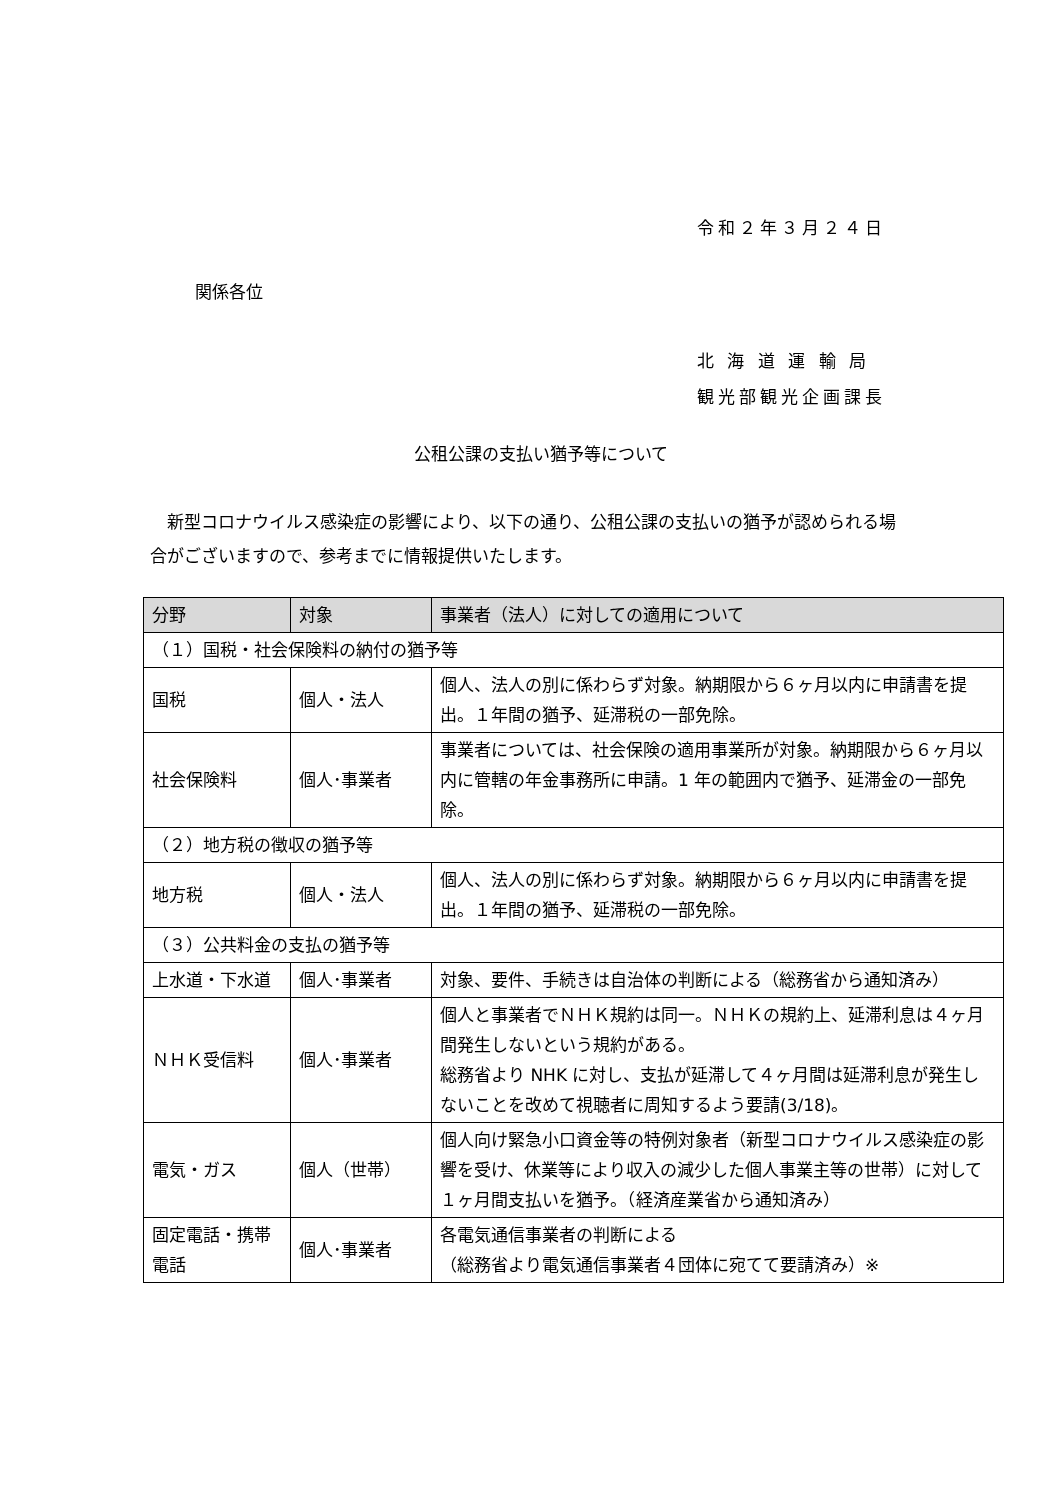令和２年３月２４日
関係各位
北 海 道 運 輸 局
観光部観光企画課長
公租公課の支払い猶予等について
　新型コロナウイルス感染症の影響により、以下の通り、公租公課の支払いの猶予が認められる場合がございますので、参考までに情報提供いたします。
| 分野 | 対象 | 事業者（法人）に対しての適用について |
| --- | --- | --- |
| （１）国税・社会保険料の納付の猶予等 | | |
| 国税 | 個人・法人 | 個人、法人の別に係わらず対象。納期限から６ヶ月以内に申請書を提出。１年間の猶予、延滞税の一部免除。 |
| 社会保険料 | 個人･事業者 | 事業者については、社会保険の適用事業所が対象。納期限から６ヶ月以内に管轄の年金事務所に申請。1 年の範囲内で猶予、延滞金の一部免除。 |
| （２）地方税の徴収の猶予等 | | |
| 地方税 | 個人・法人 | 個人、法人の別に係わらず対象。納期限から６ヶ月以内に申請書を提出。１年間の猶予、延滞税の一部免除。 |
| （３）公共料金の支払の猶予等 | | |
| 上水道・下水道 | 個人･事業者 | 対象、要件、手続きは自治体の判断による（総務省から通知済み） |
| ＮＨＫ受信料 | 個人･事業者 | 個人と事業者でＮＨＫ規約は同一。ＮＨＫの規約上、延滞利息は４ヶ月間発生しないという規約がある。 総務省より NHK に対し、支払が延滞して４ヶ月間は延滞利息が発生しないことを改めて視聴者に周知するよう要請(3/18)。 |
| 電気・ガス | 個人（世帯） | 個人向け緊急小口資金等の特例対象者（新型コロナウイルス感染症の影響を受け、休業等により収入の減少した個人事業主等の世帯）に対して１ヶ月間支払いを猶予。（経済産業省から通知済み） |
| 固定電話・携帯電話 | 個人･事業者 | 各電気通信事業者の判断による （総務省より電気通信事業者４団体に宛てて要請済み）※ |